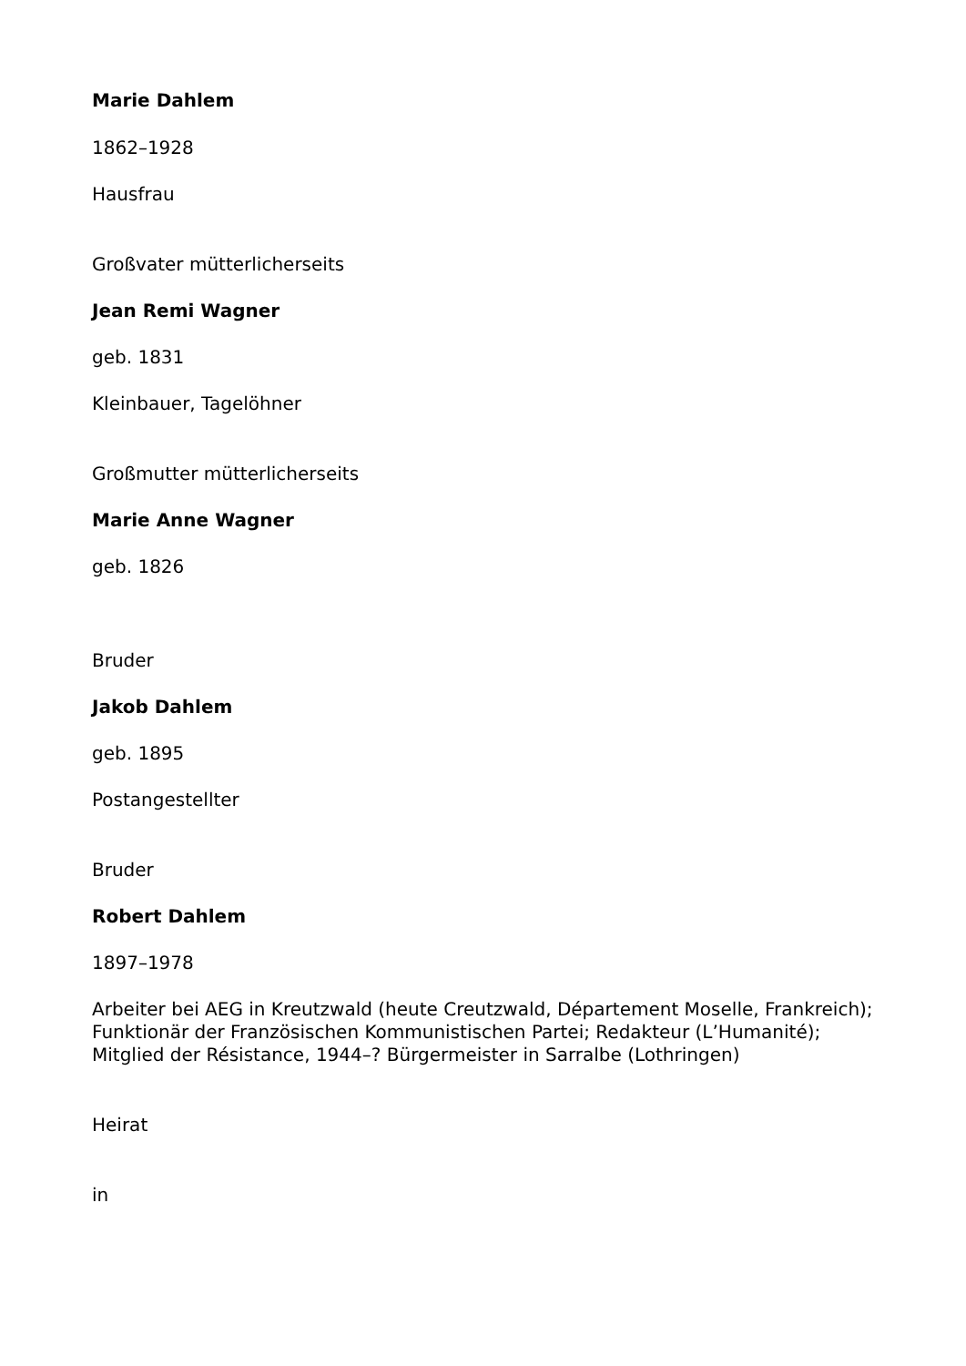Marie Dahlem
1862–1928
Hausfrau
Großvater mütterlicherseits
Jean Remi Wagner
geb. 1831
Kleinbauer, Tagelöhner
Großmutter mütterlicherseits
Marie Anne Wagner
geb. 1826
Bruder
Jakob Dahlem
geb. 1895
Postangestellter
Bruder
Robert Dahlem
1897–1978
Arbeiter bei AEG in Kreutzwald (heute Creutzwald, Département Moselle, Frankreich); Funktionär der Französischen Kommunistischen Partei; Redakteur (L’Humanité); Mitglied der Résistance, 1944–? Bürgermeister in Sarralbe (Lothringen)
Heirat
in